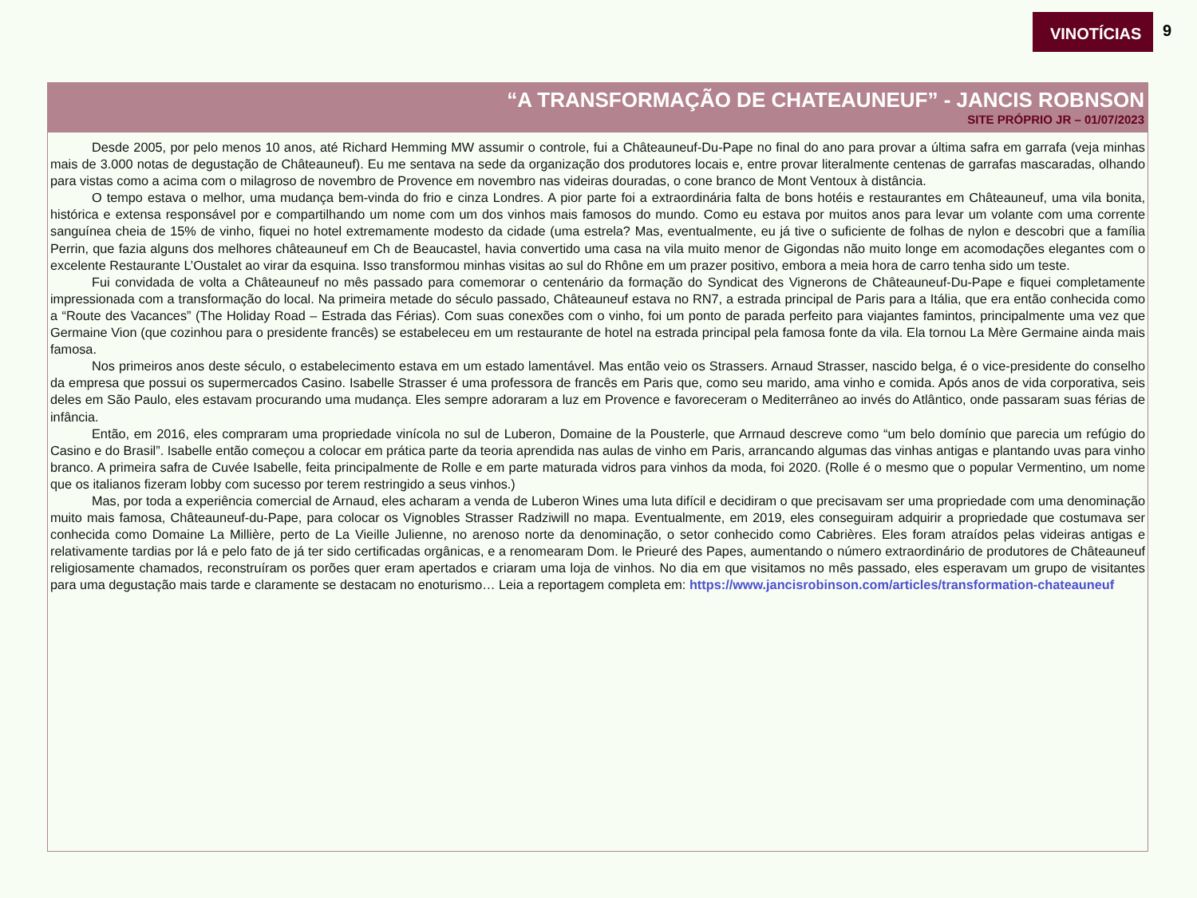VINOTÍCIAS
9
“A TRANSFORMAÇÃO DE CHATEAUNEUF” - JANCIS ROBNSON
SITE PRÓPRIO JR – 01/07/2023
Desde 2005, por pelo menos 10 anos, até Richard Hemming MW assumir o controle, fui a Châteauneuf-Du-Pape no final do ano para provar a última safra em garrafa (veja minhas mais de 3.000 notas de degustação de Châteauneuf). Eu me sentava na sede da organização dos produtores locais e, entre provar literalmente centenas de garrafas mascaradas, olhando para vistas como a acima com o milagroso de novembro de Provence em novembro nas videiras douradas, o cone branco de Mont Ventoux à distância.
O tempo estava o melhor, uma mudança bem-vinda do frio e cinza Londres. A pior parte foi a extraordinária falta de bons hotéis e restaurantes em Châteauneuf, uma vila bonita, histórica e extensa responsável por e compartilhando um nome com um dos vinhos mais famosos do mundo. Como eu estava por muitos anos para levar um volante com uma corrente sanguínea cheia de 15% de vinho, fiquei no hotel extremamente modesto da cidade (uma estrela? Mas, eventualmente, eu já tive o suficiente de folhas de nylon e descobri que a família Perrin, que fazia alguns dos melhores châteauneuf em Ch de Beaucastel, havia convertido uma casa na vila muito menor de Gigondas não muito longe em acomodações elegantes com o excelente Restaurante L’Oustalet ao virar da esquina. Isso transformou minhas visitas ao sul do Rhône em um prazer positivo, embora a meia hora de carro tenha sido um teste.
Fui convidada de volta a Châteauneuf no mês passado para comemorar o centenário da formação do Syndicat des Vignerons de Châteauneuf-Du-Pape e fiquei completamente impressionada com a transformação do local. Na primeira metade do século passado, Châteauneuf estava no RN7, a estrada principal de Paris para a Itália, que era então conhecida como a “Route des Vacances” (The Holiday Road – Estrada das Férias). Com suas conexões com o vinho, foi um ponto de parada perfeito para viajantes famintos, principalmente uma vez que Germaine Vion (que cozinhou para o presidente francês) se estabeleceu em um restaurante de hotel na estrada principal pela famosa fonte da vila. Ela tornou La Mère Germaine ainda mais famosa.
Nos primeiros anos deste século, o estabelecimento estava em um estado lamentável. Mas então veio os Strassers. Arnaud Strasser, nascido belga, é o vice-presidente do conselho da empresa que possui os supermercados Casino. Isabelle Strasser é uma professora de francês em Paris que, como seu marido, ama vinho e comida. Após anos de vida corporativa, seis deles em São Paulo, eles estavam procurando uma mudança. Eles sempre adoraram a luz em Provence e favoreceram o Mediterrâneo ao invés do Atlântico, onde passaram suas férias de infância.
Então, em 2016, eles compraram uma propriedade vinícola no sul de Luberon, Domaine de la Pousterle, que Arrnaud descreve como “um belo domínio que parecia um refúgio do Casino e do Brasil”. Isabelle então começou a colocar em prática parte da teoria aprendida nas aulas de vinho em Paris, arrancando algumas das vinhas antigas e plantando uvas para vinho branco. A primeira safra de Cuvée Isabelle, feita principalmente de Rolle e em parte maturada vidros para vinhos da moda, foi 2020. (Rolle é o mesmo que o popular Vermentino, um nome que os italianos fizeram lobby com sucesso por terem restringido a seus vinhos.)
Mas, por toda a experiência comercial de Arnaud, eles acharam a venda de Luberon Wines uma luta difícil e decidiram o que precisavam ser uma propriedade com uma denominação muito mais famosa, Châteauneuf-du-Pape, para colocar os Vignobles Strasser Radziwill no mapa. Eventualmente, em 2019, eles conseguiram adquirir a propriedade que costumava ser conhecida como Domaine La Millière, perto de La Vieille Julienne, no arenoso norte da denominação, o setor conhecido como Cabrières. Eles foram atraídos pelas videiras antigas e relativamente tardias por lá e pelo fato de já ter sido certificadas orgânicas, e a renomearam Dom. le Prieuré des Papes, aumentando o número extraordinário de produtores de Châteauneuf religiosamente chamados, reconstruíram os porões quer eram apertados e criaram uma loja de vinhos. No dia em que visitamos no mês passado, eles esperavam um grupo de visitantes para uma degustação mais tarde e claramente se destacam no enoturismo… Leia a reportagem completa em: https://www.jancisrobinson.com/articles/transformation-chateauneuf